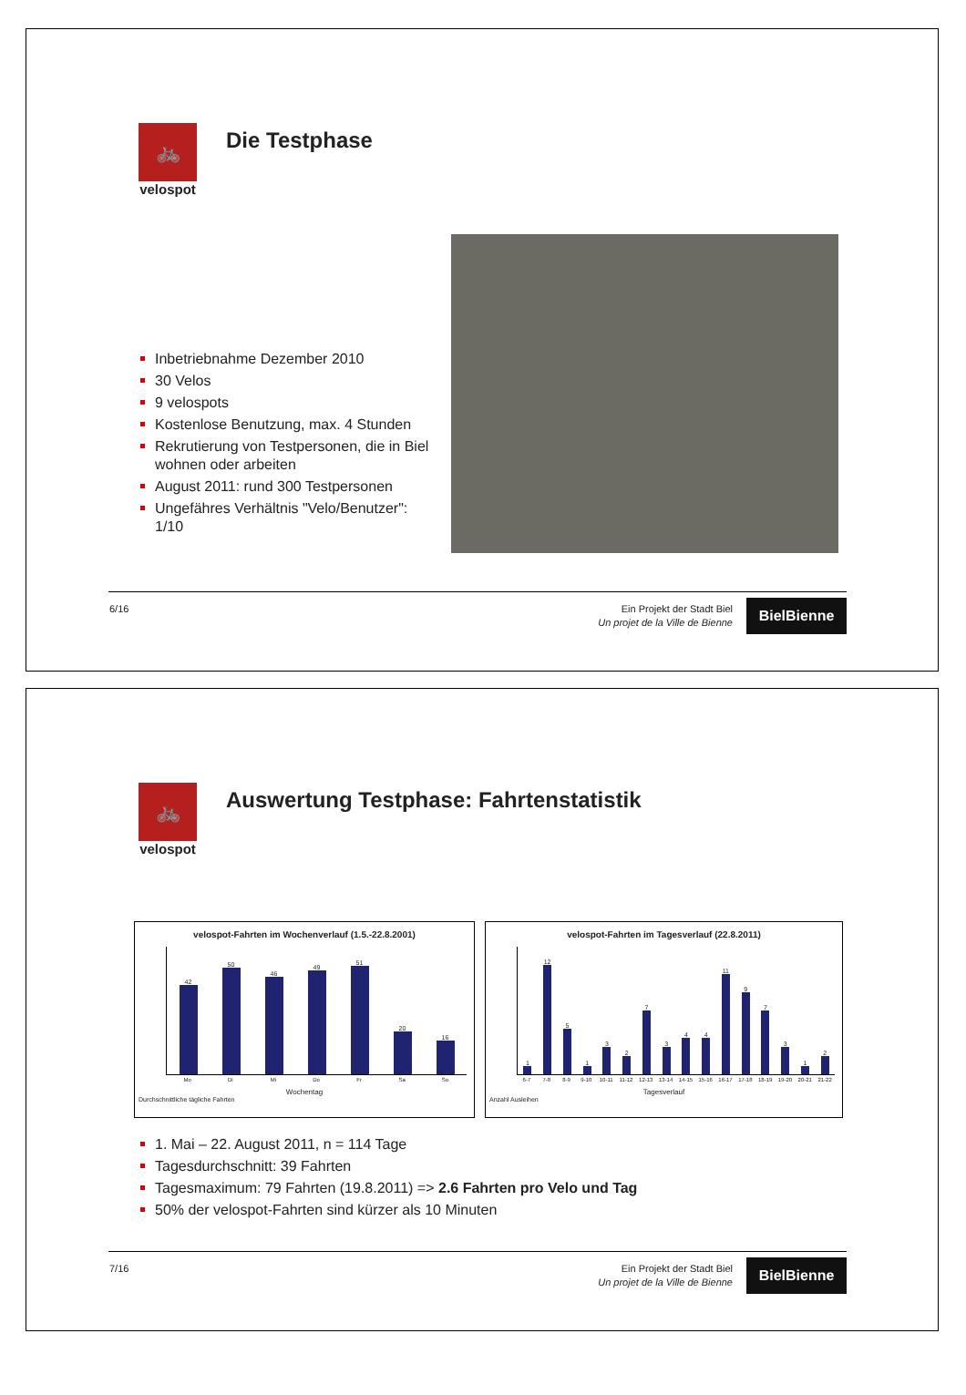🚲
velospot
Die Testphase
Inbetriebnahme Dezember 2010
30 Velos
9 velospots
Kostenlose Benutzung, max. 4 Stunden
Rekrutierung von Testpersonen, die in Biel wohnen oder arbeiten
August 2011: rund 300 Testpersonen
Ungefähres Verhältnis "Velo/Benutzer": 1/10
6/16
Ein Projekt der Stadt Biel
Un projet de la Ville de Bienne
BielBienne
🚲
velospot
Auswertung Testphase: Fahrtenstatistik
velospot-Fahrten im Wochenverlauf (1.5.-22.8.2001)
42
50
46
49
51
20
16
Mo Di Mi Do Fr Sa So
Wochentag
Durchschnittliche tägliche Fahrten
velospot-Fahrten im Tagesverlauf (22.8.2011)
1
12
5
1
3
2
7
3
4
4
11
9
7
3
1
2
6-7 7-8 8-9 9-10 10-11 11-12 12-13 13-14 14-15 15-16 16-17 17-18 18-19 19-20 20-21 21-22
Tagesverlauf
Anzahl Ausleihen
1. Mai – 22. August 2011, n = 114 Tage
Tagesdurchschnitt: 39 Fahrten
Tagesmaximum: 79 Fahrten (19.8.2011) => 2.6 Fahrten pro Velo und Tag
50% der velospot-Fahrten sind kürzer als 10 Minuten
7/16
Ein Projekt der Stadt Biel
Un projet de la Ville de Bienne
BielBienne